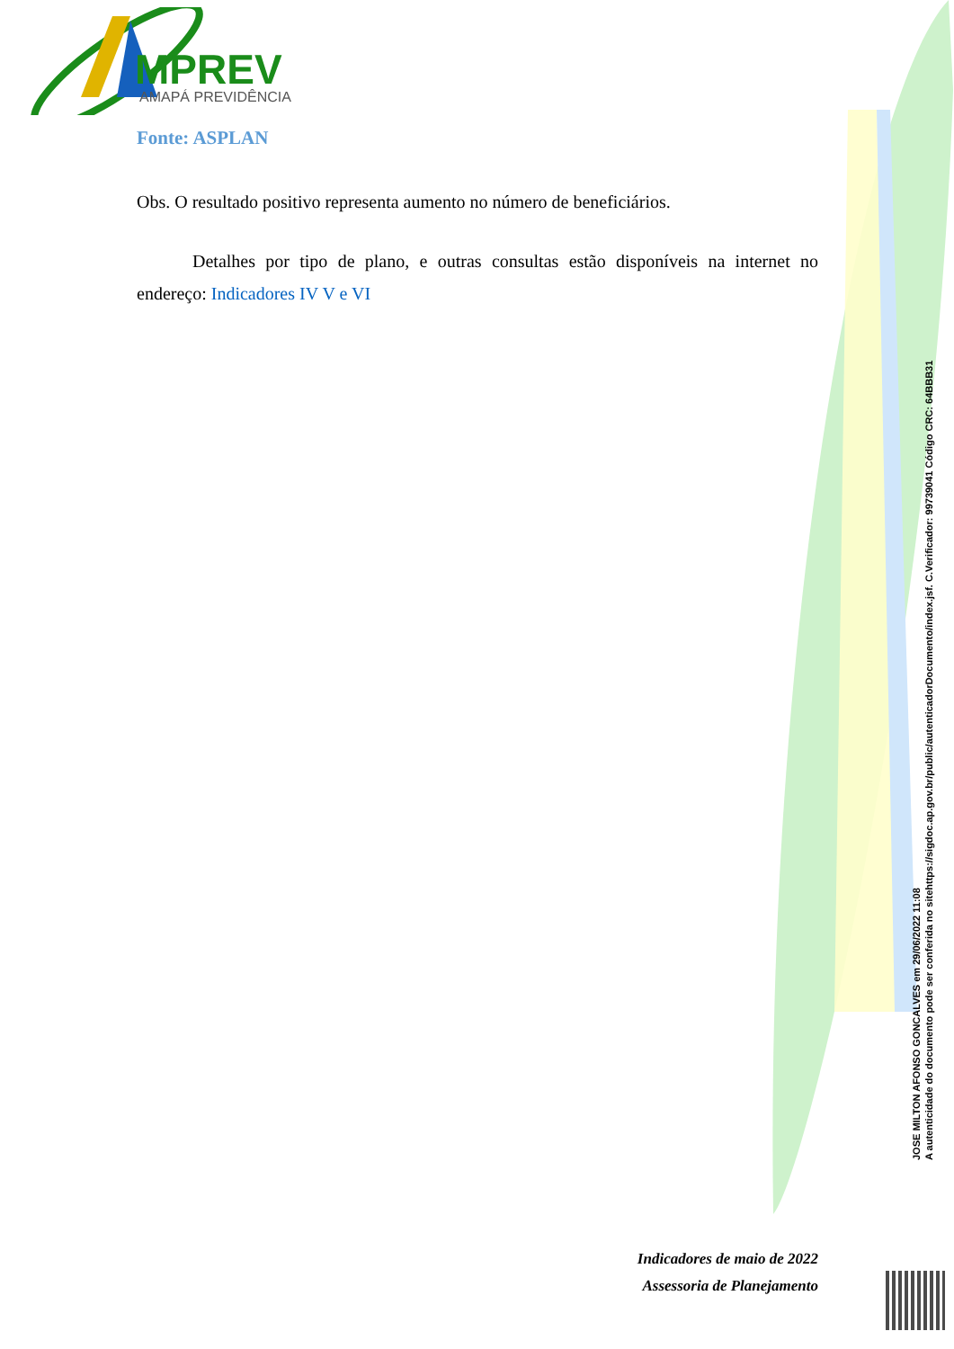MPREV
AMAPÁ PREVIDÊNCIA
Fonte: ASPLAN
Obs. O resultado positivo representa aumento no número de beneficiários.
Detalhes por tipo de plano, e outras consultas estão disponíveis na internet no endereço: Indicadores IV V e VI
Indicadores de maio de 2022
Assessoria de Planejamento
JOSE MILTON AFONSO GONCALVES em 29/06/2022 11:08
A autenticidade do documento pode ser conferida no sitehttps://sigdoc.ap.gov.br/public/autenticadorDocumento/index.jsf. C.Verificador: 99739041 Código CRC: 64BBB31